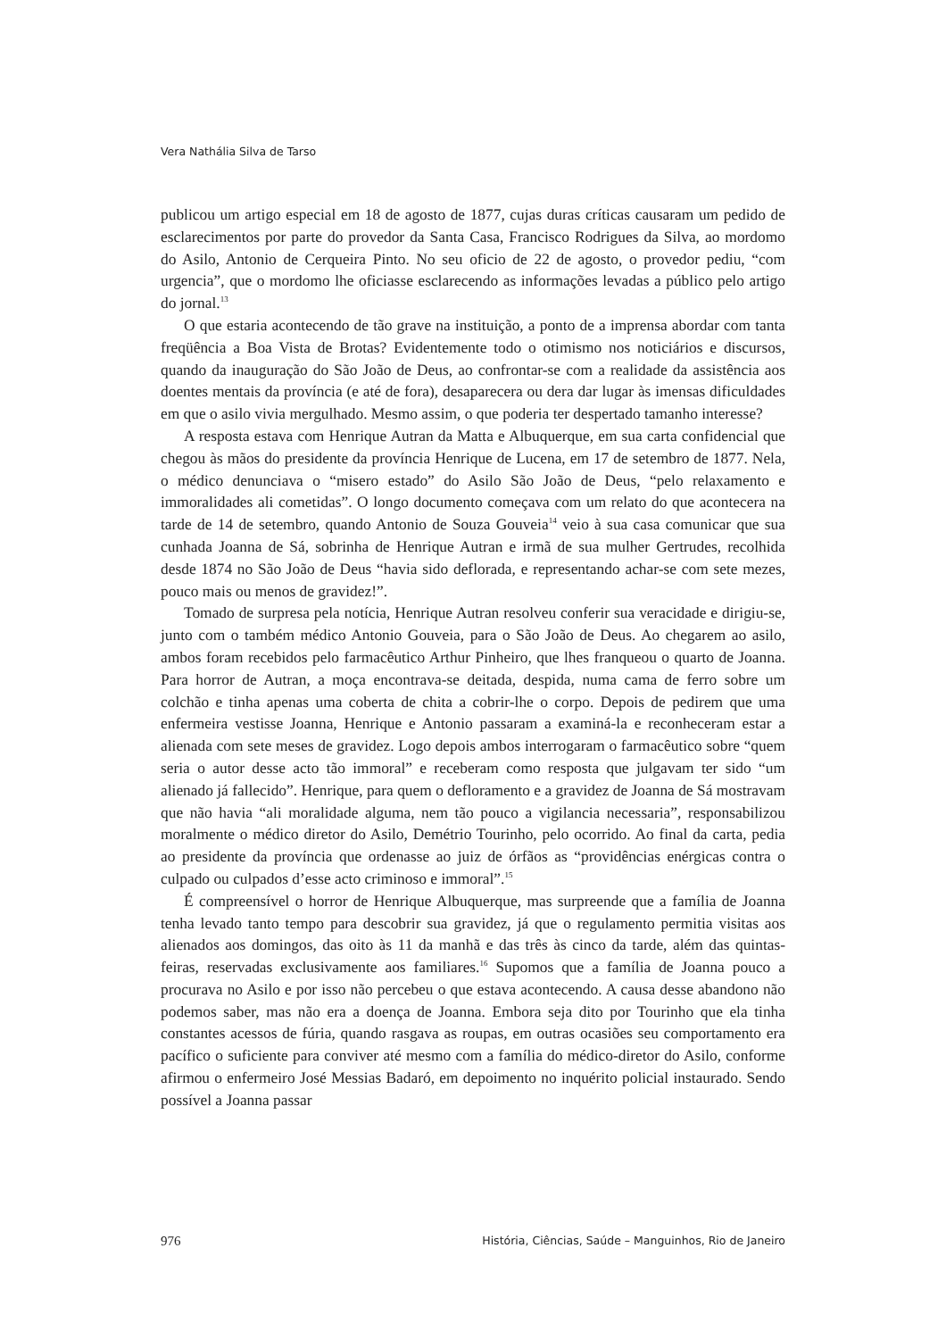Vera Nathália Silva de Tarso
publicou um artigo especial em 18 de agosto de 1877, cujas duras críticas causaram um pedido de esclarecimentos por parte do provedor da Santa Casa, Francisco Rodrigues da Silva, ao mordomo do Asilo, Antonio de Cerqueira Pinto. No seu oficio de 22 de agosto, o provedor pediu, “com urgencia”, que o mordomo lhe oficiasse esclarecendo as informações levadas a público pelo artigo do jornal.<sup>13</sup>
O que estaria acontecendo de tão grave na instituição, a ponto de a imprensa abordar com tanta freqüência a Boa Vista de Brotas? Evidentemente todo o otimismo nos noticiários e discursos, quando da inauguração do São João de Deus, ao confrontar-se com a realidade da assistência aos doentes mentais da província (e até de fora), desaparecera ou dera dar lugar às imensas dificuldades em que o asilo vivia mergulhado. Mesmo assim, o que poderia ter despertado tamanho interesse?
A resposta estava com Henrique Autran da Matta e Albuquerque, em sua carta confidencial que chegou às mãos do presidente da província Henrique de Lucena, em 17 de setembro de 1877. Nela, o médico denunciava o “misero estado” do Asilo São João de Deus, “pelo relaxamento e immoralidades ali cometidas”. O longo documento começava com um relato do que acontecera na tarde de 14 de setembro, quando Antonio de Souza Gouveia<sup>14</sup> veio à sua casa comunicar que sua cunhada Joanna de Sá, sobrinha de Henrique Autran e irmã de sua mulher Gertrudes, recolhida desde 1874 no São João de Deus “havia sido deflorada, e representando achar-se com sete mezes, pouco mais ou menos de gravidez!”.
Tomado de surpresa pela notícia, Henrique Autran resolveu conferir sua veracidade e dirigiu-se, junto com o também médico Antonio Gouveia, para o São João de Deus. Ao chegarem ao asilo, ambos foram recebidos pelo farmacêutico Arthur Pinheiro, que lhes franqueou o quarto de Joanna. Para horror de Autran, a moça encontrava-se deitada, despida, numa cama de ferro sobre um colchão e tinha apenas uma coberta de chita a cobrir-lhe o corpo. Depois de pedirem que uma enfermeira vestisse Joanna, Henrique e Antonio passaram a examiná-la e reconheceram estar a alienada com sete meses de gravidez. Logo depois ambos interrogaram o farmacêutico sobre “quem seria o autor desse acto tão immoral” e receberam como resposta que julgavam ter sido “um alienado já fallecido”. Henrique, para quem o defloramento e a gravidez de Joanna de Sá mostravam que não havia “ali moralidade alguma, nem tão pouco a vigilancia necessaria”, responsabilizou moralmente o médico diretor do Asilo, Demétrio Tourinho, pelo ocorrido. Ao final da carta, pedia ao presidente da província que ordenasse ao juiz de órfãos as “providências enérgicas contra o culpado ou culpados d’esse acto criminoso e immoral”.<sup>15</sup>
É compreensível o horror de Henrique Albuquerque, mas surpreende que a família de Joanna tenha levado tanto tempo para descobrir sua gravidez, já que o regulamento permitia visitas aos alienados aos domingos, das oito às 11 da manhã e das três às cinco da tarde, além das quintas-feiras, reservadas exclusivamente aos familiares.<sup>16</sup> Supomos que a família de Joanna pouco a procurava no Asilo e por isso não percebeu o que estava acontecendo. A causa desse abandono não podemos saber, mas não era a doença de Joanna. Embora seja dito por Tourinho que ela tinha constantes acessos de fúria, quando rasgava as roupas, em outras ocasiões seu comportamento era pacífico o suficiente para conviver até mesmo com a família do médico-diretor do Asilo, conforme afirmou o enfermeiro José Messias Badaró, em depoimento no inquérito policial instaurado. Sendo possível a Joanna passar
976 História, Ciências, Saúde – Manguinhos, Rio de Janeiro